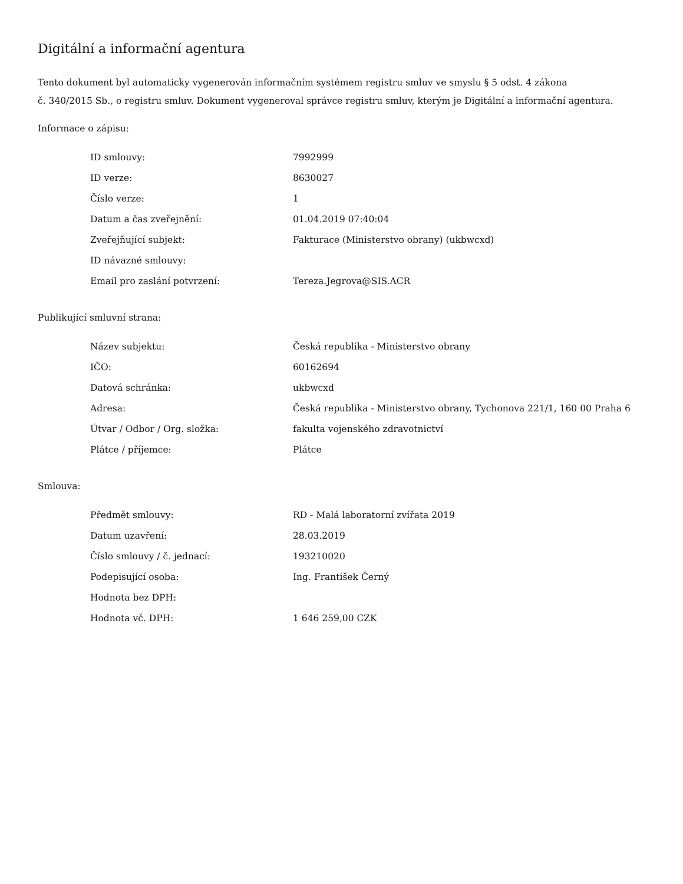Digitální a informační agentura
Tento dokument byl automaticky vygenerován informačním systémem registru smluv ve smyslu § 5 odst. 4 zákona
č. 340/2015 Sb., o registru smluv. Dokument vygeneroval správce registru smluv, kterým je Digitální a informační agentura.
Informace o zápisu:
| ID smlouvy: | 7992999 |
| ID verze: | 8630027 |
| Číslo verze: | 1 |
| Datum a čas zveřejnění: | 01.04.2019 07:40:04 |
| Zveřejňující subjekt: | Fakturace (Ministerstvo obrany) (ukbwcxd) |
| ID návazné smlouvy: | |
| Email pro zaslání potvrzení: | Tereza.Jegrova@SIS.ACR |
Publikující smluvní strana:
| Název subjektu: | Česká republika - Ministerstvo obrany |
| IČO: | 60162694 |
| Datová schránka: | ukbwcxd |
| Adresa: | Česká republika - Ministerstvo obrany, Tychonova 221/1, 160 00 Praha 6 |
| Útvar / Odbor / Org. složka: | fakulta vojenského zdravotnictví |
| Plátce / příjemce: | Plátce |
Smlouva:
| Předmět smlouvy: | RD - Malá laboratorní zvířata 2019 |
| Datum uzavření: | 28.03.2019 |
| Číslo smlouvy / č. jednací: | 193210020 |
| Podepisující osoba: | Ing. František Černý |
| Hodnota bez DPH: | |
| Hodnota vč. DPH: | 1 646 259,00 CZK |